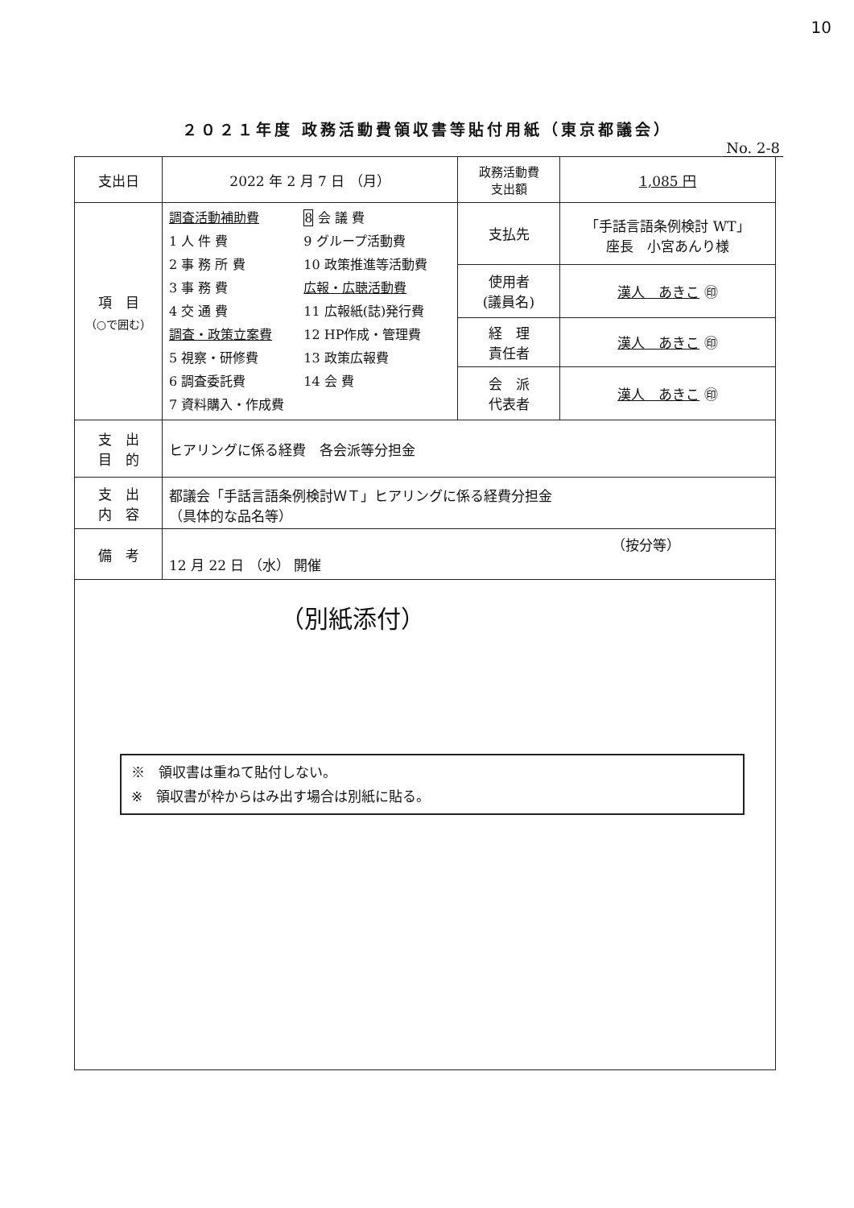10
２０２１年度 政務活動費領収書等貼付用紙（東京都議会）
No. 2-8
| 支出日 | 2022 年 2 月 7 日 （月） | 政務活動費 支出額 | 1,085 円 |
| 項 目 （○で囲む） | 調査活動補助費 1 人 件 費 2 事 務 所 費 3 事 務 費 4 交 通 費 調査・政策立案費 5 視察・研修費 6 調査委託費 7 資料購入・作成費 8 会 議 費 9 グループ活動費 10 政策推進等活動費 広報・広聴活動費 11 広報紙(誌)発行費 12 HP作成・管理費 13 政策広報費 14 会 費 | 支払先 | 「手話言語条例検討 WT」 座長 小宮あんり様 |
| | | 使用者 (議員名) | 漢人 あきこ ㊞ |
| | | 経 理 責任者 | 漢人 あきこ ㊞ |
| | | 会 派 代表者 | 漢人 あきこ ㊞ |
| 支 出 目 的 | ヒアリングに係る経費 各会派等分担金 | | |
| 支 出 内 容 | 都議会「手話言語条例検討ＷＴ」ヒアリングに係る経費分担金 （具体的な品名等） | | |
| 備 考 | （按分等） 12 月 22 日 （水） 開催 | | |
| （別紙添付） ※ 領収書は重ねて貼付しない。 ※ 領収書が枠からはみ出す場合は別紙に貼る。 | | | |